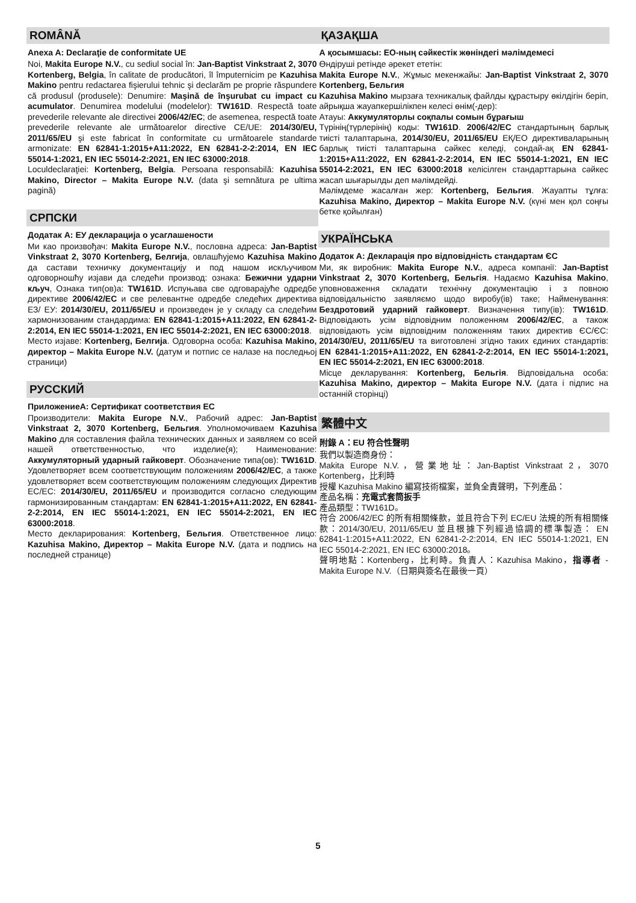ROMÂNĂ
Anexa A: Declaraţie de conformitate UE
Noi, Makita Europe N.V., cu sediul social în: Jan-Baptist Vinkstraat 2, 3070 Kortenberg, Belgia, în calitate de producători, îl împuternicim pe Kazuhisa Makino pentru redactarea fişierului tehnic şi declarăm pe proprie răspundere că produsul (produsele): Denumire: Maşină de înşurubat cu impact cu acumulator. Denumirea modelului (modelelor): TW161D. Respectă toate prevederile relevante ale directivei 2006/42/EC; de asemenea, respectă toate prevederile relevante ale următoarelor directive CE/UE: 2014/30/EU, 2011/65/EU şi este fabricat în conformitate cu următoarele standarde armonizate: EN 62841-1:2015+A11:2022, EN 62841-2-2:2014, EN IEC 55014-1:2021, EN IEC 55014-2:2021, EN IEC 63000:2018.
Loculdeclaraţiei: Kortenberg, Belgia. Persoana responsabilă: Kazuhisa Makino, Director – Makita Europe N.V. (data şi semnătura pe ultima pagină)
СРПСКИ
Додатак А: ЕУ декларација о усаглашености
Ми као произвођач: Makita Europe N.V., пословна адреса: Jan-Baptist Vinkstraat 2, 3070 Kortenberg, Белгија, овлашћујемо Kazuhisa Makino да састави техничку документацију и под нашом искључивом одговорношћу изјави да следећи производ: ознака: Бежични ударни кључ, Ознака тип(ов)а: TW161D. Испуњава све одговарајуће одредбе директиве 2006/42/EC и све релевантне одредбе следећих директива ЕЗ/ ЕУ: 2014/30/EU, 2011/65/EU и произведен је у складу са следећим хармонизованим стандардима: EN 62841-1:2015+A11:2022, EN 62841-2-2:2014, EN IEC 55014-1:2021, EN IEC 55014-2:2021, EN IEC 63000:2018.
Место изјаве: Kortenberg, Белгија. Одговорна особа: Kazuhisa Makino, директор – Makita Europe N.V. (датум и потпис се налазе на последњој страници)
РУССКИЙ
ПриложениеA: Сертификат соответствия ЕС
Производители: Makita Europe N.V., Рабочий адрес: Jan-Baptist Vinkstraat 2, 3070 Kortenberg, Бельгия. Уполномочиваем Kazuhisa Makino для составления файла технических данных и заявляем со всей нашей ответственностью, что изделие(я); Наименование: Аккумуляторный ударный гайковерт. Обозначение типа(ов): TW161D. Удовлетворяет всем соответствующим положениям 2006/42/EC, а также удовлетворяет всем соответствующим положениям следующих Директив ЕС/ЕС: 2014/30/EU, 2011/65/EU и производится согласно следующим гармонизированным стандартам: EN 62841-1:2015+A11:2022, EN 62841-2-2:2014, EN IEC 55014-1:2021, EN IEC 55014-2:2021, EN IEC 63000:2018.
Место декларирования: Kortenberg, Бельгия. Ответственное лицо: Kazuhisa Makino, Директор – Makita Europe N.V. (дата и подпись на последней странице)
ҚАЗАҚША
А қосымшасы: ЕО-ның сәйкестік жөніндегі мәлімдемесі
Өндіруші ретінде әрекет ететін:
Makita Europe N.V., Жұмыс мекенжайы: Jan-Baptist Vinkstraat 2, 3070 Kortenberg, Бельгия
Kazuhisa Makino мырзаға техникалық файлды құрастыру өкілдігін беріп, айрықша жауапкершілікпен келесі өнім(-дер):
Атауы: Аккумуляторлы соқпалы сомын бұрағыш
Түрінің(түрлерінің) коды: TW161D. 2006/42/EC стандартының барлық тиісті талаптарына, 2014/30/EU, 2011/65/EU ЕҚ/ЕО директиваларының барлық тиісті талаптарына сәйкес келеді, сондай-ақ EN 62841-1:2015+A11:2022, EN 62841-2-2:2014, EN IEC 55014-1:2021, EN IEC 55014-2:2021, EN IEC 63000:2018 келісілген стандарттарына сәйкес жасап шығарылды деп мәлімдейді.
Мәлімдеме жасалған жер: Kortenberg, Бельгия. Жауапты тұлға: Kazuhisa Makino, Директор – Makita Europe N.V. (күні мен қол соңғы бетке қойылған)
УКРАЇНСЬКА
Додаток А: Декларація про відповідність стандартам ЄС
Ми, як виробник: Makita Europe N.V., адреса компанії: Jan-Baptist Vinkstraat 2, 3070 Kortenberg, Бельгія. Надаємо Kazuhisa Makino, уповноваження складати технічну документацію і з повною відповідальністю заявляємо щодо виробу(ів) таке; Найменування: Бездротовий ударний гайковерт. Визначення типу(ів): TW161D. Відповідають усім відповідним положенням 2006/42/EC, а також відповідають усім відповідним положенням таких директив ЄС/ЄС: 2014/30/EU, 2011/65/EU та виготовлені згідно таких єдиних стандартів: EN 62841-1:2015+A11:2022, EN 62841-2-2:2014, EN IEC 55014-1:2021, EN IEC 55014-2:2021, EN IEC 63000:2018.
Місце декларування: Kortenberg, Бельгія. Відповідальна особа: Kazuhisa Makino, директор – Makita Europe N.V. (дата і підпис на останній сторінці)
繁體中文
附錄 A：EU 符合性聲明
我們以製造商身份：
Makita Europe N.V.，營業地址：Jan-Baptist Vinkstraat 2，3070 Kortenberg，比利時
授權 Kazuhisa Makino 編寫技術檔案，並負全責聲明，下列產品：
產品名稱：充電式套筒扳手
產品類型：TW161D。
符合 2006/42/EC 的所有相關條款，並且符合下列 EC/EU 法規的所有相關條款：2014/30/EU, 2011/65/EU 並且根據下列經過協調的標準製造： EN 62841-1:2015+A11:2022, EN 62841-2-2:2014, EN IEC 55014-1:2021, EN IEC 55014-2:2021, EN IEC 63000:2018。
聲明地點：Kortenberg，比利時。負責人：Kazuhisa Makino，指導者 - Makita Europe N.V.（日期與簽名在最後一頁）
5